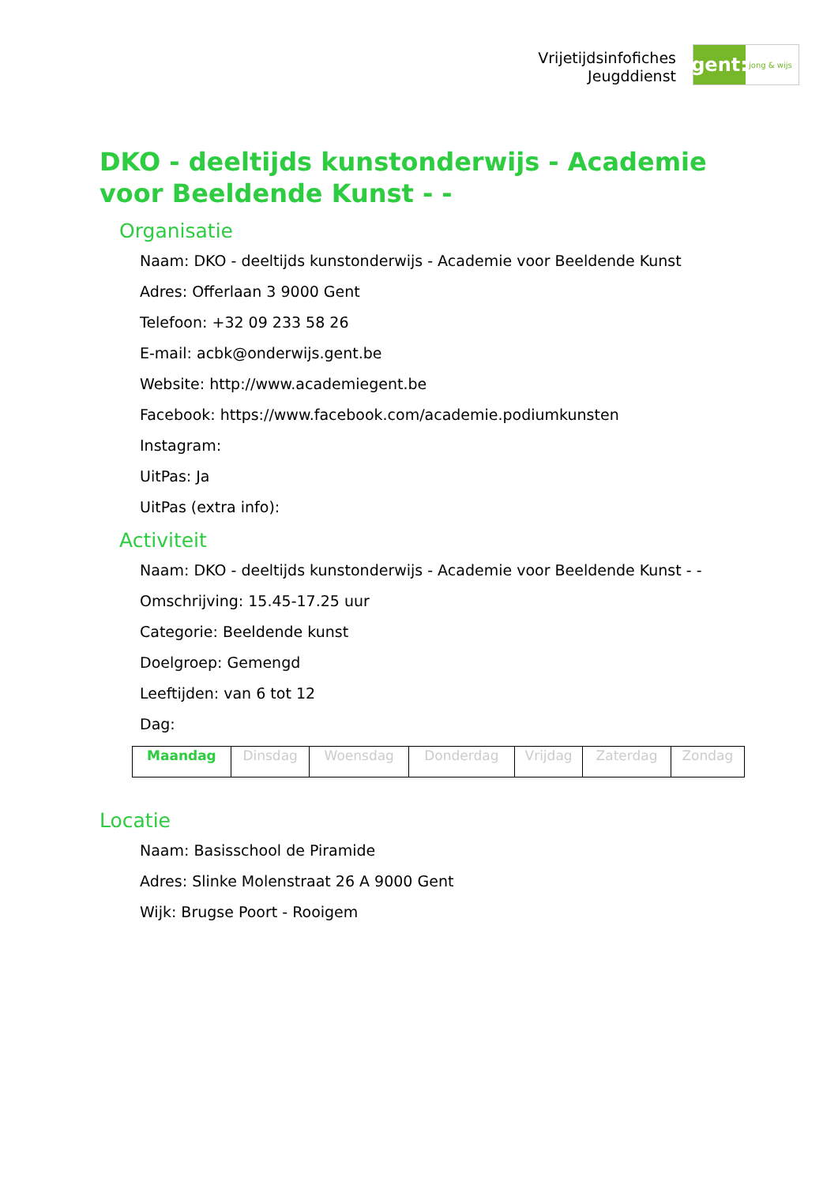Vrijetijdsinfofiches
Jeugddienst
gent:
jong & wijs
DKO - deeltijds kunstonderwijs - Academie voor Beeldende Kunst - -
Organisatie
Naam: DKO - deeltijds kunstonderwijs - Academie voor Beeldende Kunst
Adres: Offerlaan 3 9000 Gent
Telefoon: +32 09 233 58 26
E-mail: acbk@onderwijs.gent.be
Website: http://www.academiegent.be
Facebook: https://www.facebook.com/academie.podiumkunsten
Instagram:
UitPas: Ja
UitPas (extra info):
Activiteit
Naam: DKO - deeltijds kunstonderwijs - Academie voor Beeldende Kunst - -
Omschrijving: 15.45-17.25 uur
Categorie: Beeldende kunst
Doelgroep: Gemengd
Leeftijden: van 6 tot 12
Dag:
| Maandag | Dinsdag | Woensdag | Donderdag | Vrijdag | Zaterdag | Zondag |
Locatie
Naam: Basisschool de Piramide
Adres: Slinke Molenstraat 26 A 9000 Gent
Wijk: Brugse Poort - Rooigem